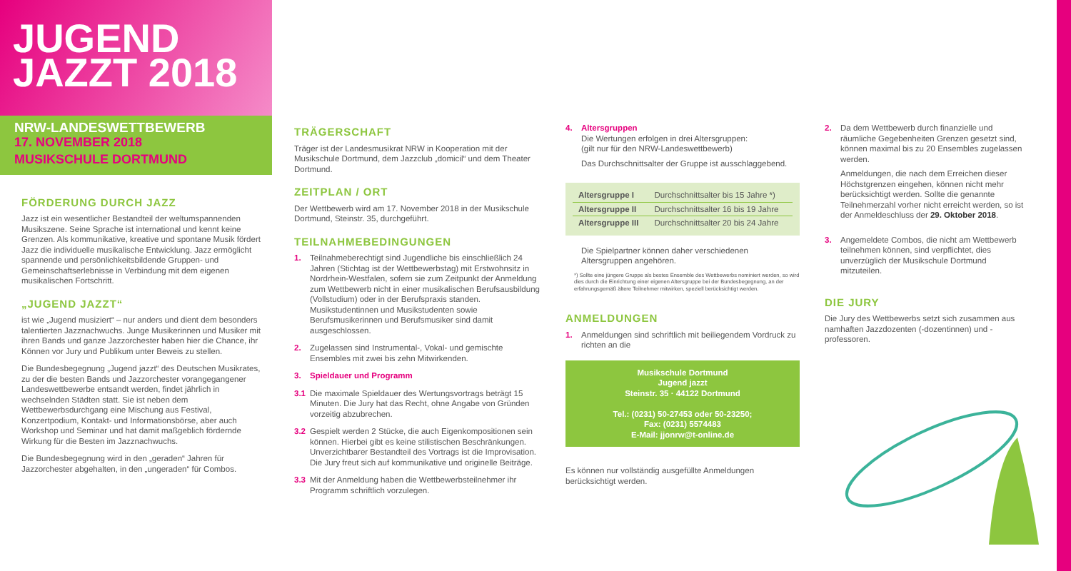JUGEND
JAZZT 2018
NRW-LANDESWETTBEWERB
17. NOVEMBER 2018
MUSIKSCHULE DORTMUND
FÖRDERUNG DURCH JAZZ
Jazz ist ein wesentlicher Bestandteil der weltumspannenden Musikszene. Seine Sprache ist international und kennt keine Grenzen. Als kommunikative, kreative und spontane Musik fördert Jazz die individuelle musikalische Entwicklung. Jazz ermöglicht spannende und persönlichkeitsbildende Gruppen- und Gemeinschaftserlebnisse in Verbindung mit dem eigenen musikalischen Fortschritt.
„JUGEND JAZZT“
ist wie „Jugend musiziert“ – nur anders und dient dem besonders talentierten Jazznachwuchs. Junge Musikerinnen und Musiker mit ihren Bands und ganze Jazzorchester haben hier die Chance, ihr Können vor Jury und Publikum unter Beweis zu stellen.
Die Bundesbegegnung „Jugend jazzt“ des Deutschen Musikrates, zu der die besten Bands und Jazzorchester vorangegangener Landeswettbewerbe entsandt werden, findet jährlich in wechselnden Städten statt. Sie ist neben dem Wettbewerbsdurchgang eine Mischung aus Festival, Konzertpodium, Kontakt- und Informationsbörse, aber auch Workshop und Seminar und hat damit maßgeblich fördernde Wirkung für die Besten im Jazznachwuchs.
Die Bundesbegegnung wird in den „geraden“ Jahren für Jazzorchester abgehalten, in den „ungeraden“ für Combos.
TRÄGERSCHAFT
Träger ist der Landesmusikrat NRW in Kooperation mit der Musikschule Dortmund, dem Jazzclub „domicil“ und dem Theater Dortmund.
ZEITPLAN / ORT
Der Wettbewerb wird am 17. November 2018 in der Musikschule Dortmund, Steinstr. 35, durchgeführt.
TEILNAHMEBEDINGUNGEN
1. Teilnahmeberechtigt sind Jugendliche bis einschließlich 24 Jahren (Stichtag ist der Wettbewerbstag) mit Erstwohnsitz in Nordrhein-Westfalen, sofern sie zum Zeitpunkt der Anmeldung zum Wettbewerb nicht in einer musikalischen Berufsausbildung (Vollstudium) oder in der Berufspraxis standen. Musikstudentinnen und Musikstudenten sowie Berufsmusikerinnen und Berufsmusiker sind damit ausgeschlossen.
2. Zugelassen sind Instrumental-, Vokal- und gemischte Ensembles mit zwei bis zehn Mitwirkenden.
3. Spieldauer und Programm
3.1 Die maximale Spieldauer des Wertungsvortrags beträgt 15 Minuten. Die Jury hat das Recht, ohne Angabe von Gründen vorzeitig abzubrechen.
3.2 Gespielt werden 2 Stücke, die auch Eigenkompositionen sein können. Hierbei gibt es keine stilistischen Beschränkungen. Unverzichtbarer Bestandteil des Vortrags ist die Improvisation. Die Jury freut sich auf kommunikative und originelle Beiträge.
3.3 Mit der Anmeldung haben die Wettbewerbsteilnehmer ihr Programm schriftlich vorzulegen.
4. Altersgruppen
Die Wertungen erfolgen in drei Altersgruppen:
(gilt nur für den NRW-Landeswettbewerb)
Das Durchschnittsalter der Gruppe ist ausschlaggebend.
| Altersgruppe I | Durchschnittsalter bis 15 Jahre *) |
| Altersgruppe II | Durchschnittsalter 16 bis 19 Jahre |
| Altersgruppe III | Durchschnittsalter 20 bis 24 Jahre |
Die Spielpartner können daher verschiedenen Altersgruppen angehören.
*) Sollte eine jüngere Gruppe als bestes Ensemble des Wettbewerbs nominiert werden, so wird dies durch die Einrichtung einer eigenen Altersgruppe bei der Bundesbegegnung, an der erfahrungsgemäß ältere Teilnehmer mitwirken, speziell berücksichtigt werden.
ANMELDUNGEN
1. Anmeldungen sind schriftlich mit beiliegendem Vordruck zu richten an die
Musikschule Dortmund
Jugend jazzt
Steinstr. 35 · 44122 Dortmund
Tel.: (0231) 50-27453 oder 50-23250;
Fax: (0231) 5574483
E-Mail: jjonrw@t-online.de
Es können nur vollständig ausgefüllte Anmeldungen berücksichtigt werden.
2. Da dem Wettbewerb durch finanzielle und räumliche Gegebenheiten Grenzen gesetzt sind, können maximal bis zu 20 Ensembles zugelassen werden.
Anmeldungen, die nach dem Erreichen dieser Höchstgrenzen eingehen, können nicht mehr berücksichtigt werden. Sollte die genannte Teilnehmerzahl vorher nicht erreicht werden, so ist der Anmeldeschluss der 29. Oktober 2018.
3. Angemeldete Combos, die nicht am Wettbewerb teilnehmen können, sind verpflichtet, dies unverzüglich der Musikschule Dortmund mitzuteilen.
DIE JURY
Die Jury des Wettbewerbs setzt sich zusammen aus namhaften Jazzdozenten (-dozentinnen) und -professoren.